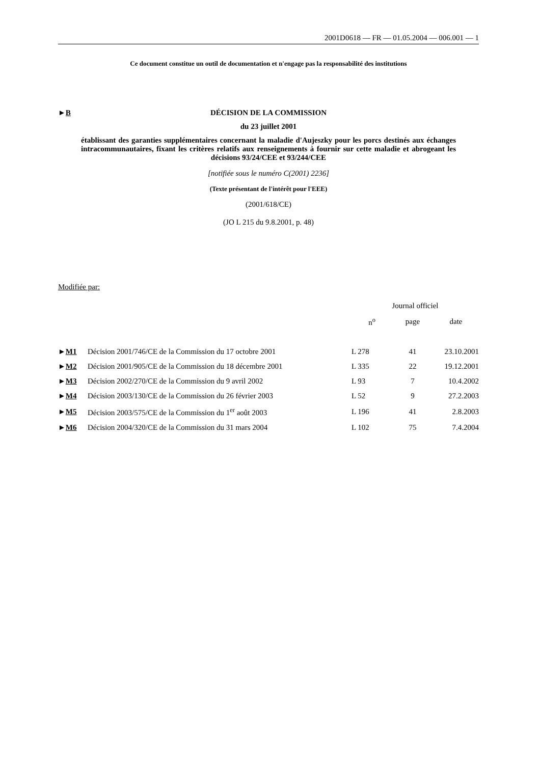2001D0618 — FR — 01.05.2004 — 006.001 — 1
Ce document constitue un outil de documentation et n'engage pas la responsabilité des institutions
►B DÉCISION DE LA COMMISSION
du 23 juillet 2001
établissant des garanties supplémentaires concernant la maladie d'Aujeszky pour les porcs destinés aux échanges intracommunautaires, fixant les critères relatifs aux renseignements à fournir sur cette maladie et abrogeant les décisions 93/24/CEE et 93/244/CEE
[notifiée sous le numéro C(2001) 2236]
(Texte présentant de l'intérêt pour l'EEE)
(2001/618/CE)
(JO L 215 du 9.8.2001, p. 48)
Modifiée par:
| | | Journal officiel | | |
| --- | --- | --- | --- | --- |
| | | n<sup>o</sup> | page | date |
| ► M1 | Décision 2001/746/CE de la Commission du 17 octobre 2001 | L 278 | 41 | 23.10.2001 |
| ► M2 | Décision 2001/905/CE de la Commission du 18 décembre 2001 | L 335 | 22 | 19.12.2001 |
| ► M3 | Décision 2002/270/CE de la Commission du 9 avril 2002 | L 93 | 7 | 10.4.2002 |
| ► M4 | Décision 2003/130/CE de la Commission du 26 février 2003 | L 52 | 9 | 27.2.2003 |
| ► M5 | Décision 2003/575/CE de la Commission du 1<sup>er</sup> août 2003 | L 196 | 41 | 2.8.2003 |
| ► M6 | Décision 2004/320/CE de la Commission du 31 mars 2004 | L 102 | 75 | 7.4.2004 |